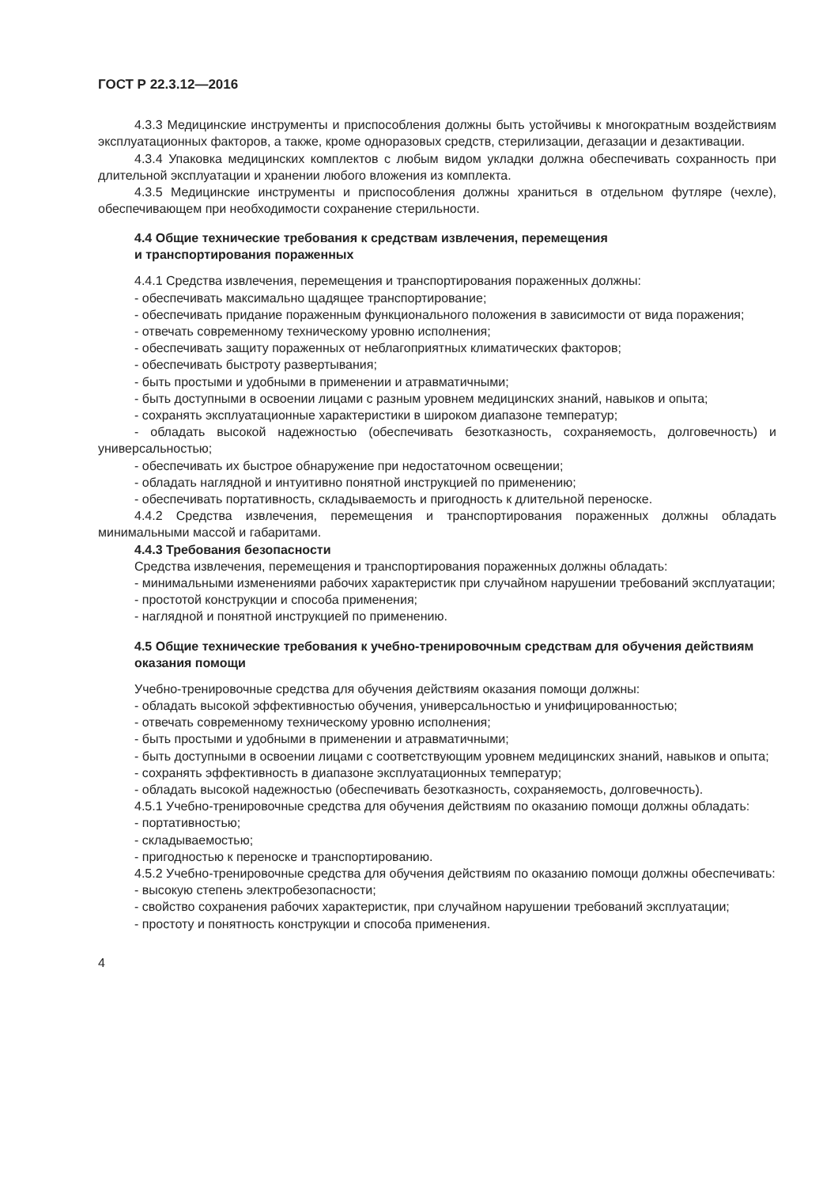ГОСТ Р 22.3.12—2016
4.3.3 Медицинские инструменты и приспособления должны быть устойчивы к многократным воздействиям эксплуатационных факторов, а также, кроме одноразовых средств, стерилизации, дегазации и дезактивации.
4.3.4 Упаковка медицинских комплектов с любым видом укладки должна обеспечивать сохранность при длительной эксплуатации и хранении любого вложения из комплекта.
4.3.5 Медицинские инструменты и приспособления должны храниться в отдельном футляре (чехле), обеспечивающем при необходимости сохранение стерильности.
4.4 Общие технические требования к средствам извлечения, перемещения
и транспортирования пораженных
4.4.1 Средства извлечения, перемещения и транспортирования пораженных должны:
- обеспечивать максимально щадящее транспортирование;
- обеспечивать придание пораженным функционального положения в зависимости от вида поражения;
- отвечать современному техническому уровню исполнения;
- обеспечивать защиту пораженных от неблагоприятных климатических факторов;
- обеспечивать быстроту развертывания;
- быть простыми и удобными в применении и атравматичными;
- быть доступными в освоении лицами с разным уровнем медицинских знаний, навыков и опыта;
- сохранять эксплуатационные характеристики в широком диапазоне температур;
- обладать высокой надежностью (обеспечивать безотказность, сохраняемость, долговечность) и универсальностью;
- обеспечивать их быстрое обнаружение при недостаточном освещении;
- обладать наглядной и интуитивно понятной инструкцией по применению;
- обеспечивать портативность, складываемость и пригодность к длительной переноске.
4.4.2 Средства извлечения, перемещения и транспортирования пораженных должны обладать минимальными массой и габаритами.
4.4.3 Требования безопасности
Средства извлечения, перемещения и транспортирования пораженных должны обладать:
- минимальными изменениями рабочих характеристик при случайном нарушении требований эксплуатации;
- простотой конструкции и способа применения;
- наглядной и понятной инструкцией по применению.
4.5 Общие технические требования к учебно-тренировочным средствам для обучения действиям оказания помощи
Учебно-тренировочные средства для обучения действиям оказания помощи должны:
- обладать высокой эффективностью обучения, универсальностью и унифицированностью;
- отвечать современному техническому уровню исполнения;
- быть простыми и удобными в применении и атравматичными;
- быть доступными в освоении лицами с соответствующим уровнем медицинских знаний, навыков и опыта;
- сохранять эффективность в диапазоне эксплуатационных температур;
- обладать высокой надежностью (обеспечивать безотказность, сохраняемость, долговечность).
4.5.1 Учебно-тренировочные средства для обучения действиям по оказанию помощи должны обладать:
- портативностью;
- складываемостью;
- пригодностью к переноске и транспортированию.
4.5.2 Учебно-тренировочные средства для обучения действиям по оказанию помощи должны обеспечивать:
- высокую степень электробезопасности;
- свойство сохранения рабочих характеристик, при случайном нарушении требований эксплуатации;
- простоту и понятность конструкции и способа применения.
4